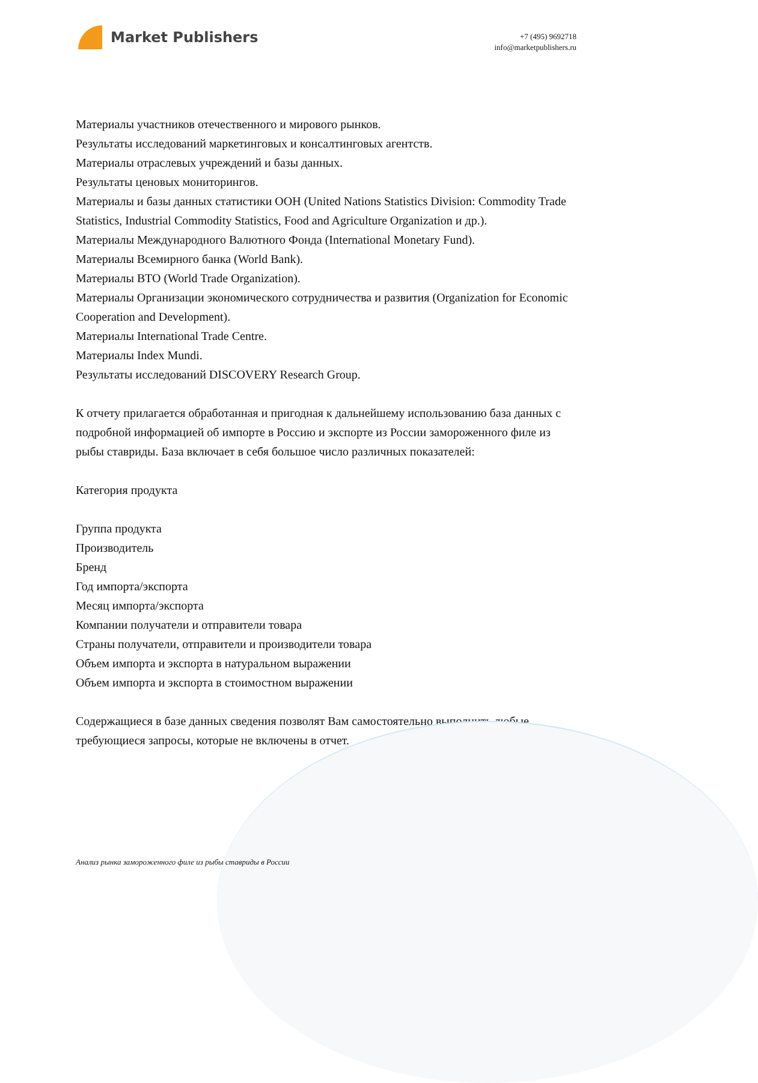Market Publishers
+7 (495) 9692718
info@marketpublishers.ru
Материалы участников отечественного и мирового рынков.
Результаты исследований маркетинговых и консалтинговых агентств.
Материалы отраслевых учреждений и базы данных.
Результаты ценовых мониторингов.
Материалы и базы данных статистики ООН (United Nations Statistics Division: Commodity Trade Statistics, Industrial Commodity Statistics, Food and Agriculture Organization и др.).
Материалы Международного Валютного Фонда (International Monetary Fund).
Материалы Всемирного банка (World Bank).
Материалы ВТО (World Trade Organization).
Материалы Организации экономического сотрудничества и развития (Organization for Economic Cooperation and Development).
Материалы International Trade Centre.
Материалы Index Mundi.
Результаты исследований DISCOVERY Research Group.
К отчету прилагается обработанная и пригодная к дальнейшему использованию база данных с подробной информацией об импорте в Россию и экспорте из России замороженного филе из рыбы ставриды. База включает в себя большое число различных показателей:
Категория продукта
Группа продукта
Производитель
Бренд
Год импорта/экспорта
Месяц импорта/экспорта
Компании получатели и отправители товара
Страны получатели, отправители и производители товара
Объем импорта и экспорта в натуральном выражении
Объем импорта и экспорта в стоимостном выражении
Содержащиеся в базе данных сведения позволят Вам самостоятельно выполнить любые требующиеся запросы, которые не включены в отчет.
Анализ рынка замороженного филе из рыбы ставриды в России